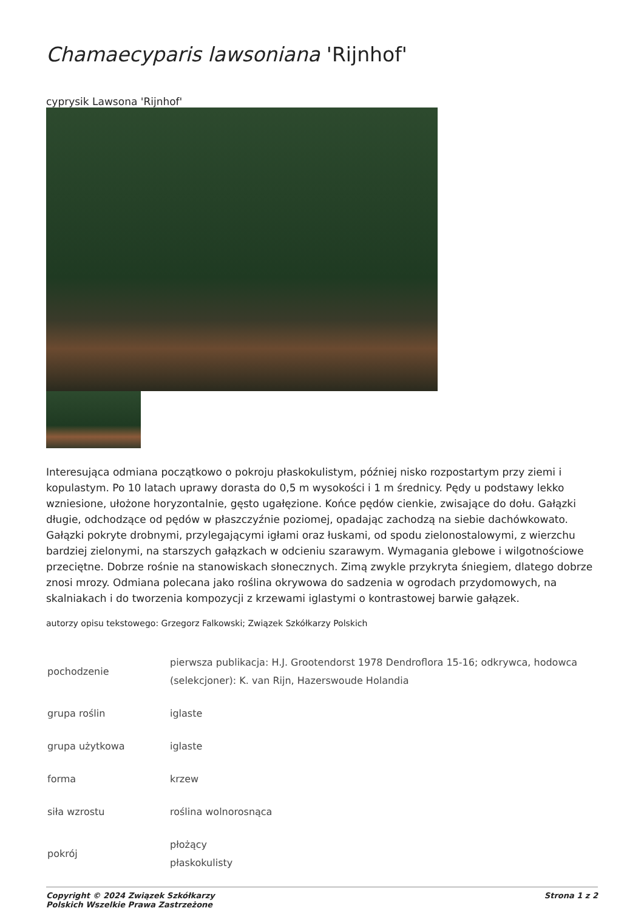Chamaecyparis lawsoniana 'Rijnhof'
cyprysik Lawsona 'Rijnhof'
Interesująca odmiana początkowo o pokroju płaskokulistym, później nisko rozpostartym przy ziemi i kopulastym. Po 10 latach uprawy dorasta do 0,5 m wysokości i 1 m średnicy. Pędy u podstawy lekko wzniesione, ułożone horyzontalnie, gęsto ugałęzione. Końce pędów cienkie, zwisające do dołu. Gałązki długie, odchodzące od pędów w płaszczyźnie poziomej, opadając zachodzą na siebie dachówkowato. Gałązki pokryte drobnymi, przylegającymi igłami oraz łuskami, od spodu zielonostalowymi, z wierzchu bardziej zielonymi, na starszych gałązkach w odcieniu szarawym. Wymagania glebowe i wilgotnościowe przeciętne. Dobrze rośnie na stanowiskach słonecznych. Zimą zwykle przykryta śniegiem, dlatego dobrze znosi mrozy. Odmiana polecana jako roślina okrywowa do sadzenia w ogrodach przydomowych, na skalniakach i do tworzenia kompozycji z krzewami iglastymi o kontrastowej barwie gałązek.
autorzy opisu tekstowego: Grzegorz Falkowski; Związek Szkółkarzy Polskich
| pochodzenie | pierwsza publikacja: H.J. Grootendorst 1978 Dendroflora 15-16; odkrywca, hodowca (selekcjoner): K. van Rijn, Hazerswoude Holandia |
| grupa roślin | iglaste |
| grupa użytkowa | iglaste |
| forma | krzew |
| siła wzrostu | roślina wolnorosnąca |
| pokrój | płożący płaskokulisty |
Copyright © 2024 Związek Szkółkarzy
Polskich Wszelkie Prawa Zastrzeżone
Strona 1 z 2